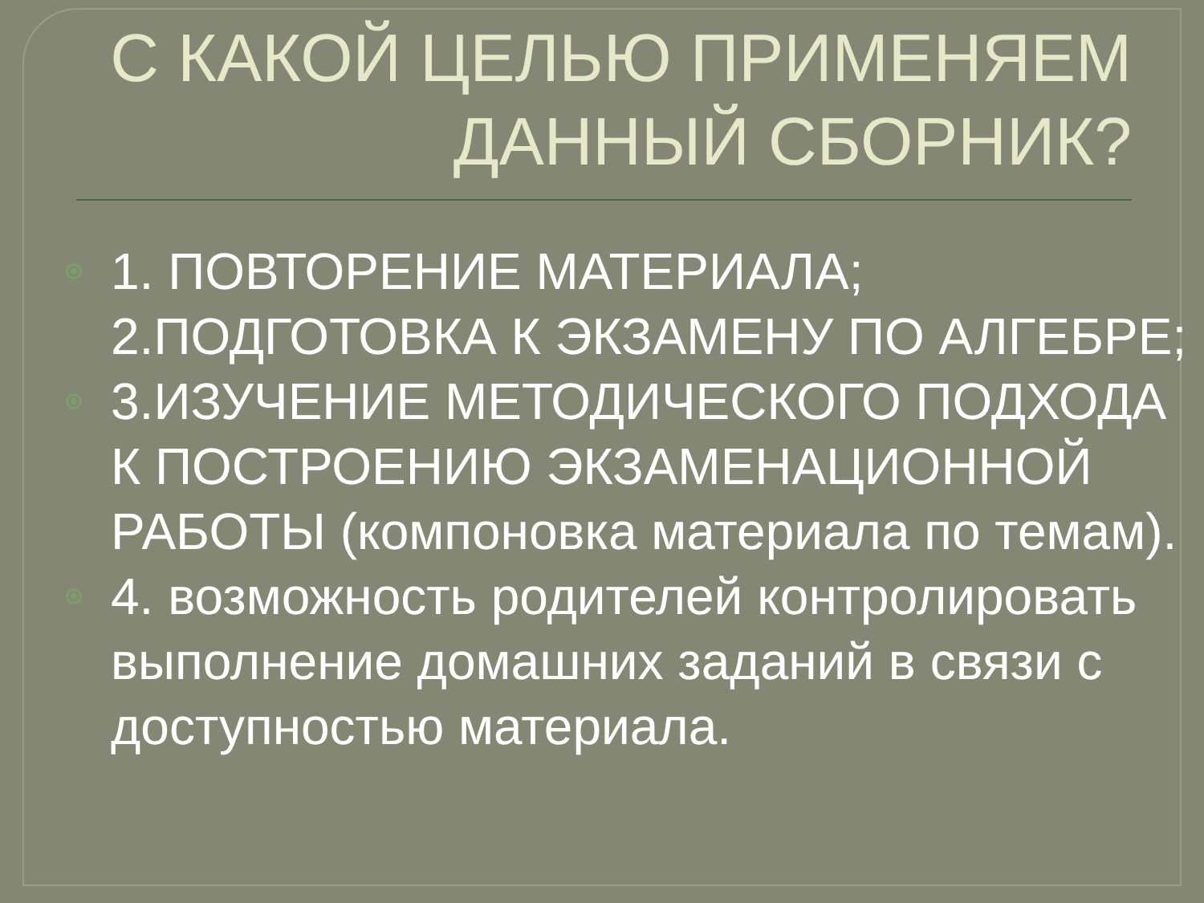С КАКОЙ ЦЕЛЬЮ ПРИМЕНЯЕМ
ДАННЫЙ СБОРНИК?
1. ПОВТОРЕНИЕ МАТЕРИАЛА; 2.ПОДГОТОВКА К ЭКЗАМЕНУ ПО АЛГЕБРЕ;
3.ИЗУЧЕНИЕ МЕТОДИЧЕСКОГО ПОДХОДА К ПОСТРОЕНИЮ ЭКЗАМЕНАЦИОННОЙ РАБОТЫ (компоновка материала по темам).
4. возможность родителей контролировать выполнение домашних заданий в связи с доступностью материала.